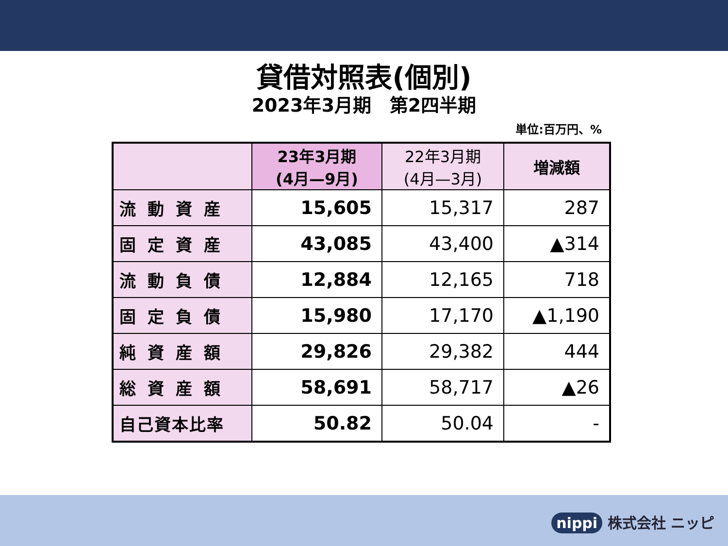貸借対照表(個別)
2023年3月期　第2四半期
単位:百万円、%
| | 23年3月期 (4月—9月) | 22年3月期 (4月—3月) | 増減額 |
| --- | --- | --- | --- |
| 流動資産 | 15,605 | 15,317 | 287 |
| 固定資産 | 43,085 | 43,400 | ▲314 |
| 流動負債 | 12,884 | 12,165 | 718 |
| 固定負債 | 15,980 | 17,170 | ▲1,190 |
| 純資産額 | 29,826 | 29,382 | 444 |
| 総資産額 | 58,691 | 58,717 | ▲26 |
| 自己資本比率 | 50.82 | 50.04 | - |
nippi 株式会社 ニッピ